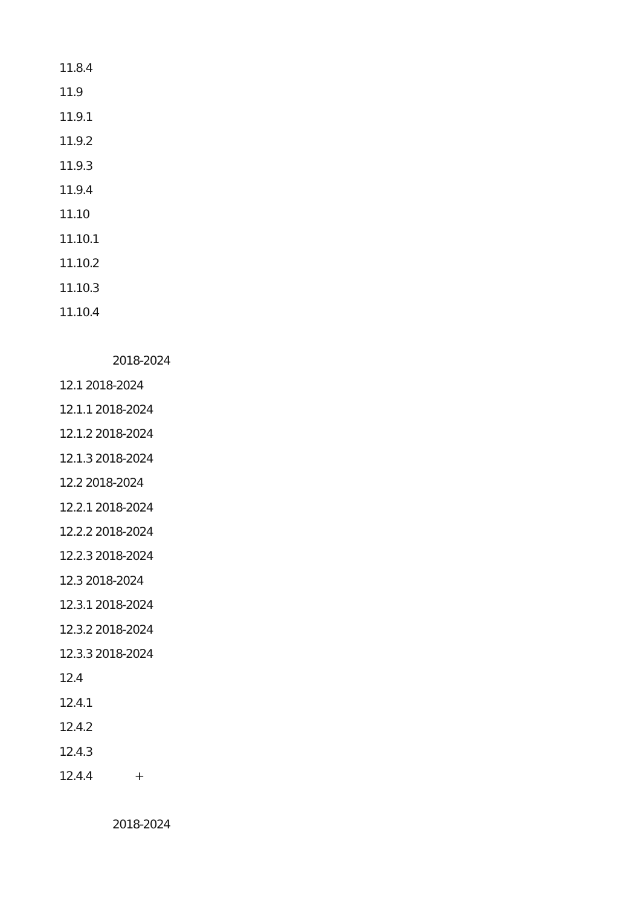11.8.4
11.9
11.9.1
11.9.2
11.9.3
11.9.4
11.10
11.10.1
11.10.2
11.10.3
11.10.4
2018-2024
12.1 2018-2024
12.1.1 2018-2024
12.1.2 2018-2024
12.1.3 2018-2024
12.2 2018-2024
12.2.1 2018-2024
12.2.2 2018-2024
12.2.3 2018-2024
12.3 2018-2024
12.3.1 2018-2024
12.3.2 2018-2024
12.3.3 2018-2024
12.4
12.4.1
12.4.2
12.4.3
12.4.4 +
2018-2024